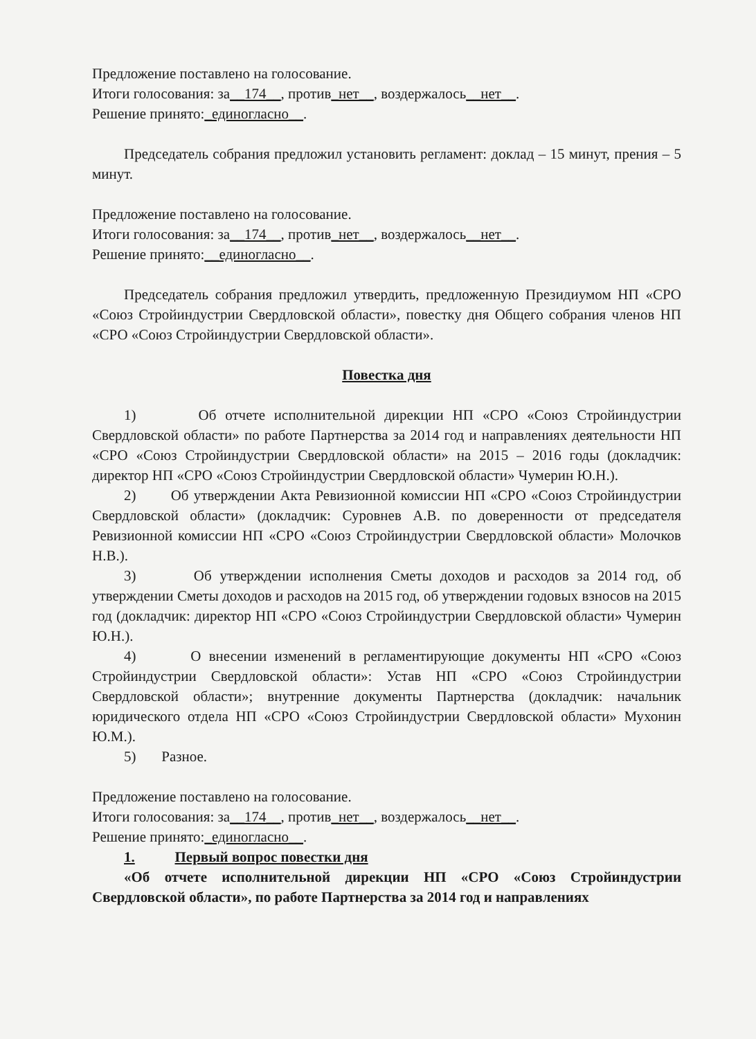Предложение поставлено на голосование.
Итоги голосования: за__174__, против_нет__, воздержалось__нет__.
Решение принято:_единогласно__.
Председатель собрания предложил установить регламент: доклад – 15 минут, прения – 5 минут.
Предложение поставлено на голосование.
Итоги голосования: за__174__, против_нет__, воздержалось__нет__.
Решение принято:__единогласно__.
Председатель собрания предложил утвердить, предложенную Президиумом НП «СРО «Союз Стройиндустрии Свердловской области», повестку дня Общего собрания членов НП «СРО «Союз Стройиндустрии Свердловской области».
Повестка дня
1) Об отчете исполнительной дирекции НП «СРО «Союз Стройиндустрии Свердловской области» по работе Партнерства за 2014 год и направлениях деятельности НП «СРО «Союз Стройиндустрии Свердловской области» на 2015 – 2016 годы (докладчик: директор НП «СРО «Союз Стройиндустрии Свердловской области» Чумерин Ю.Н.).
2) Об утверждении Акта Ревизионной комиссии НП «СРО «Союз Стройиндустрии Свердловской области» (докладчик: Суровнев А.В. по доверенности от председателя Ревизионной комиссии НП «СРО «Союз Стройиндустрии Свердловской области» Молочков Н.В.).
3) Об утверждении исполнения Сметы доходов и расходов за 2014 год, об утверждении Сметы доходов и расходов на 2015 год, об утверждении годовых взносов на 2015 год (докладчик: директор НП «СРО «Союз Стройиндустрии Свердловской области» Чумерин Ю.Н.).
4) О внесении изменений в регламентирующие документы НП «СРО «Союз Стройиндустрии Свердловской области»: Устав НП «СРО «Союз Стройиндустрии Свердловской области»; внутренние документы Партнерства (докладчик: начальник юридического отдела НП «СРО «Союз Стройиндустрии Свердловской области» Мухонин Ю.М.).
5) Разное.
Предложение поставлено на голосование.
Итоги голосования: за__174__, против_нет__, воздержалось__нет__.
Решение принято:_единогласно__.
1. Первый вопрос повестки дня
«Об отчете исполнительной дирекции НП «СРО «Союз Стройиндустрии Свердловской области», по работе Партнерства за 2014 год и направлениях